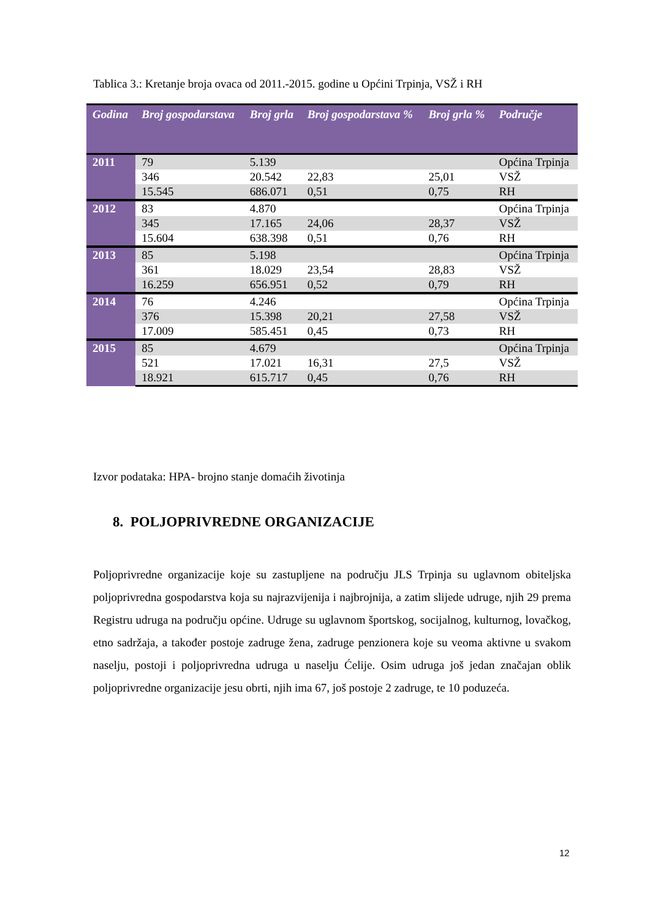Tablica 3.: Kretanje broja ovaca od 2011.-2015. godine u Općini Trpinja, VSŽ i RH
| Godina | Broj gospodarstava | Broj grla | Broj gospodarstava % | Broj grla % | Područje |
| --- | --- | --- | --- | --- | --- |
| 2011 | 79 | 5.139 | | | Općina Trpinja |
| | 346 | 20.542 | 22,83 | 25,01 | VSŽ |
| | 15.545 | 686.071 | 0,51 | 0,75 | RH |
| 2012 | 83 | 4.870 | | | Općina Trpinja |
| | 345 | 17.165 | 24,06 | 28,37 | VSŽ |
| | 15.604 | 638.398 | 0,51 | 0,76 | RH |
| 2013 | 85 | 5.198 | | | Općina Trpinja |
| | 361 | 18.029 | 23,54 | 28,83 | VSŽ |
| | 16.259 | 656.951 | 0,52 | 0,79 | RH |
| 2014 | 76 | 4.246 | | | Općina Trpinja |
| | 376 | 15.398 | 20,21 | 27,58 | VSŽ |
| | 17.009 | 585.451 | 0,45 | 0,73 | RH |
| 2015 | 85 | 4.679 | | | Općina Trpinja |
| | 521 | 17.021 | 16,31 | 27,5 | VSŽ |
| | 18.921 | 615.717 | 0,45 | 0,76 | RH |
Izvor podataka: HPA- brojno stanje domaćih životinja
8. POLJOPRIVREDNE ORGANIZACIJE
Poljoprivredne organizacije koje su zastupljene na području JLS Trpinja su uglavnom obiteljska poljoprivredna gospodarstva koja su najrazvijenija i najbrojnija, a zatim slijede udruge, njih 29 prema Registru udruga na području općine. Udruge su uglavnom športskog, socijalnog, kulturnog, lovačkog, etno sadržaja, a također postoje zadruge žena, zadruge penzionera koje su veoma aktivne u svakom naselju, postoji i poljoprivredna udruga u naselju Ćelije. Osim udruga još jedan značajan oblik poljoprivredne organizacije jesu obrti, njih ima 67, još postoje 2 zadruge, te 10 poduzeća.
12